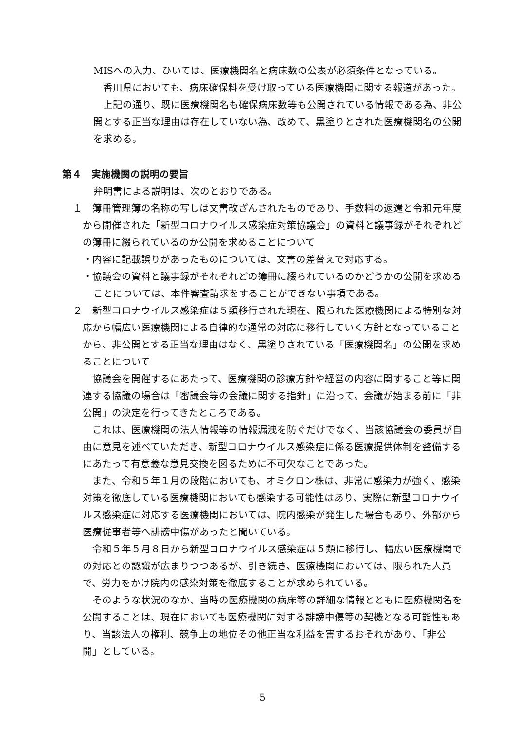MISへの入力、ひいては、医療機関名と病床数の公表が必須条件となっている。
　香川県においても、病床確保料を受け取っている医療機関に関する報道があった。
　上記の通り、既に医療機関名も確保病床数等も公開されている情報である為、非公開とする正当な理由は存在していない為、改めて、黒塗りとされた医療機関名の公開を求める。
第４　実施機関の説明の要旨
弁明書による説明は、次のとおりである。
１　簿冊管理簿の名称の写しは文書改ざんされたものであり、手数料の返還と令和元年度から開催された「新型コロナウイルス感染症対策協議会」の資料と議事録がそれぞれどの簿冊に綴られているのか公開を求めることについて
・内容に記載誤りがあったものについては、文書の差替えで対応する。
・協議会の資料と議事録がそれぞれどの簿冊に綴られているのかどうかの公開を求めることについては、本件審査請求をすることができない事項である。
２　新型コロナウイルス感染症は５類移行された現在、限られた医療機関による特別な対応から幅広い医療機関による自律的な通常の対応に移行していく方針となっていることから、非公開とする正当な理由はなく、黒塗りされている「医療機関名」の公開を求めることについて
　協議会を開催するにあたって、医療機関の診療方針や経営の内容に関すること等に関連する協議の場合は「審議会等の会議に関する指針」に沿って、会議が始まる前に「非公開」の決定を行ってきたところである。
　これは、医療機関の法人情報等の情報漏洩を防ぐだけでなく、当該協議会の委員が自由に意見を述べていただき、新型コロナウイルス感染症に係る医療提供体制を整備するにあたって有意義な意見交換を図るために不可欠なことであった。
　また、令和５年１月の段階においても、オミクロン株は、非常に感染力が強く、感染対策を徹底している医療機関においても感染する可能性はあり、実際に新型コロナウイルス感染症に対応する医療機関においては、院内感染が発生した場合もあり、外部から医療従事者等へ誹謗中傷があったと聞いている。
　令和５年５月８日から新型コロナウイルス感染症は５類に移行し、幅広い医療機関での対応との認識が広まりつつあるが、引き続き、医療機関においては、限られた人員で、労力をかけ院内の感染対策を徹底することが求められている。
　そのような状況のなか、当時の医療機関の病床等の詳細な情報とともに医療機関名を公開することは、現在においても医療機関に対する誹謗中傷等の契機となる可能性もあり、当該法人の権利、競争上の地位その他正当な利益を害するおそれがあり、「非公開」としている。
5